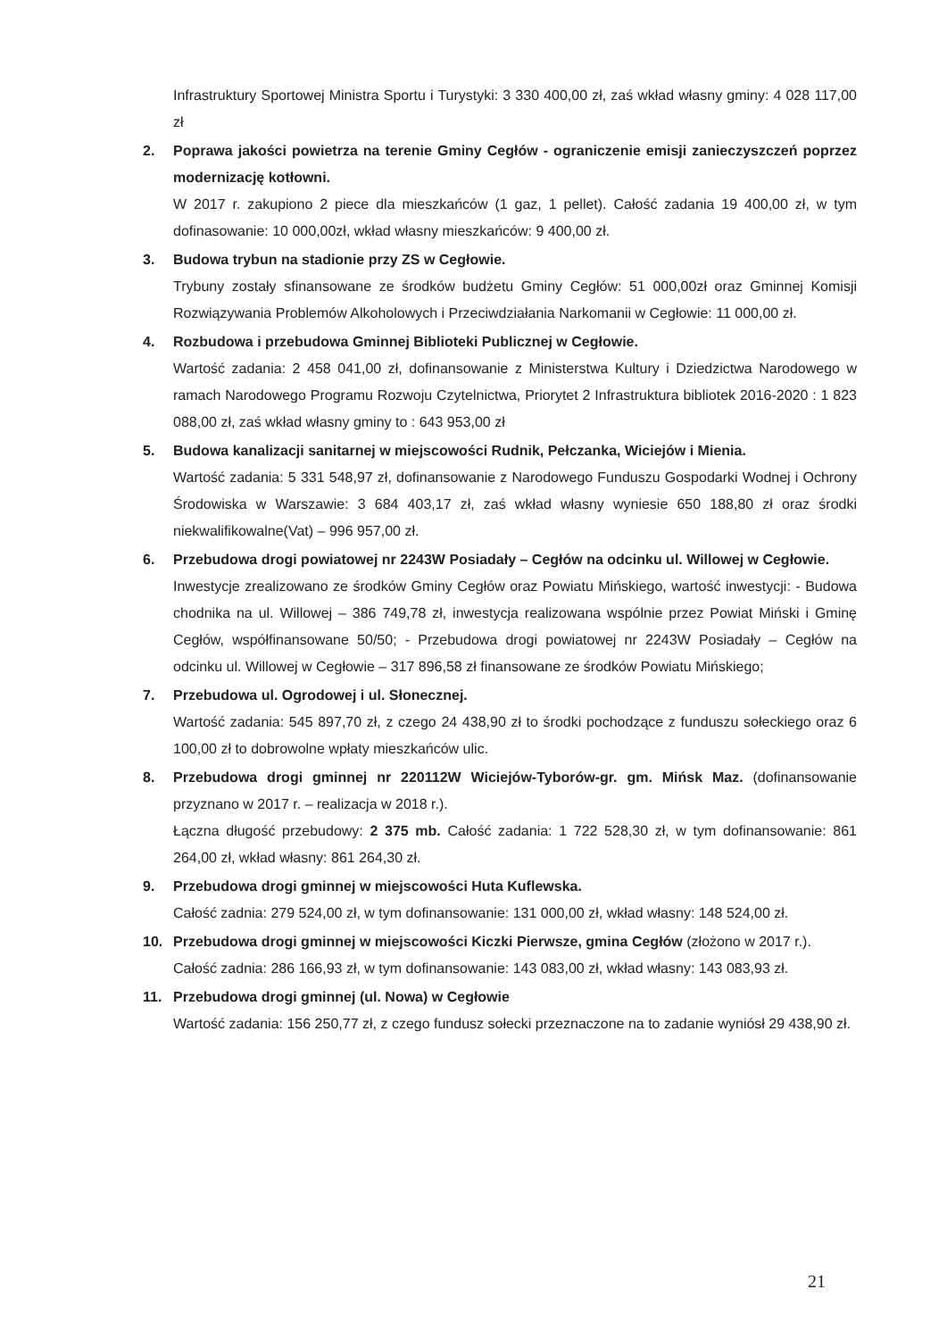Infrastruktury Sportowej Ministra Sportu i Turystyki: 3 330 400,00 zł, zaś wkład własny gminy: 4 028 117,00 zł
2. Poprawa jakości powietrza na terenie Gminy Cegłów - ograniczenie emisji zanieczyszczeń poprzez modernizację kotłowni.
W 2017 r. zakupiono 2 piece dla mieszkańców (1 gaz, 1 pellet). Całość zadania 19 400,00 zł, w tym dofinasowanie: 10 000,00zł, wkład własny mieszkańców: 9 400,00 zł.
3. Budowa trybun na stadionie przy ZS w Cegłowie.
Trybuny zostały sfinansowane ze środków budżetu Gminy Cegłów: 51 000,00zł oraz Gminnej Komisji Rozwiązywania Problemów Alkoholowych i Przeciwdziałania Narkomanii w Cegłowie: 11 000,00 zł.
4. Rozbudowa i przebudowa Gminnej Biblioteki Publicznej w Cegłowie.
Wartość zadania: 2 458 041,00 zł, dofinansowanie z Ministerstwa Kultury i Dziedzictwa Narodowego w ramach Narodowego Programu Rozwoju Czytelnictwa, Priorytet 2 Infrastruktura bibliotek 2016-2020 : 1 823 088,00 zł, zaś wkład własny gminy to : 643 953,00 zł
5. Budowa kanalizacji sanitarnej w miejscowości Rudnik, Pełczanka, Wiciejów i Mienia.
Wartość zadania: 5 331 548,97 zł, dofinansowanie z Narodowego Funduszu Gospodarki Wodnej i Ochrony Środowiska w Warszawie: 3 684 403,17 zł, zaś wkład własny wyniesie 650 188,80 zł oraz środki niekwalifikowalne(Vat) – 996 957,00 zł.
6. Przebudowa drogi powiatowej nr 2243W Posiadały – Cegłów na odcinku ul. Willowej w Cegłowie.
Inwestycje zrealizowano ze środków Gminy Cegłów oraz Powiatu Mińskiego, wartość inwestycji: - Budowa chodnika na ul. Willowej – 386 749,78 zł, inwestycja realizowana wspólnie przez Powiat Miński i Gminę Cegłów, współfinansowane 50/50; - Przebudowa drogi powiatowej nr 2243W Posiadały – Cegłów na odcinku ul. Willowej w Cegłowie – 317 896,58 zł finansowane ze środków Powiatu Mińskiego;
7. Przebudowa ul. Ogrodowej i ul. Słonecznej.
Wartość zadania: 545 897,70 zł, z czego 24 438,90 zł to środki pochodzące z funduszu sołeckiego oraz 6 100,00 zł to dobrowolne wpłaty mieszkańców ulic.
8. Przebudowa drogi gminnej nr 220112W Wiciejów-Tyborów-gr. gm. Mińsk Maz. (dofinansowanie przyznano w 2017 r. – realizacja w 2018 r.).
Łączna długość przebudowy: 2 375 mb. Całość zadania: 1 722 528,30 zł, w tym dofinansowanie: 861 264,00 zł, wkład własny: 861 264,30 zł.
9. Przebudowa drogi gminnej w miejscowości Huta Kuflewska.
Całość zadnia: 279 524,00 zł, w tym dofinansowanie: 131 000,00 zł, wkład własny: 148 524,00 zł.
10. Przebudowa drogi gminnej w miejscowości Kiczki Pierwsze, gmina Cegłów (złożono w 2017 r.).
Całość zadnia: 286 166,93 zł, w tym dofinansowanie: 143 083,00 zł, wkład własny: 143 083,93 zł.
11. Przebudowa drogi gminnej (ul. Nowa) w Cegłowie
Wartość zadania: 156 250,77 zł, z czego fundusz sołecki przeznaczone na to zadanie wyniósł 29 438,90 zł.
21